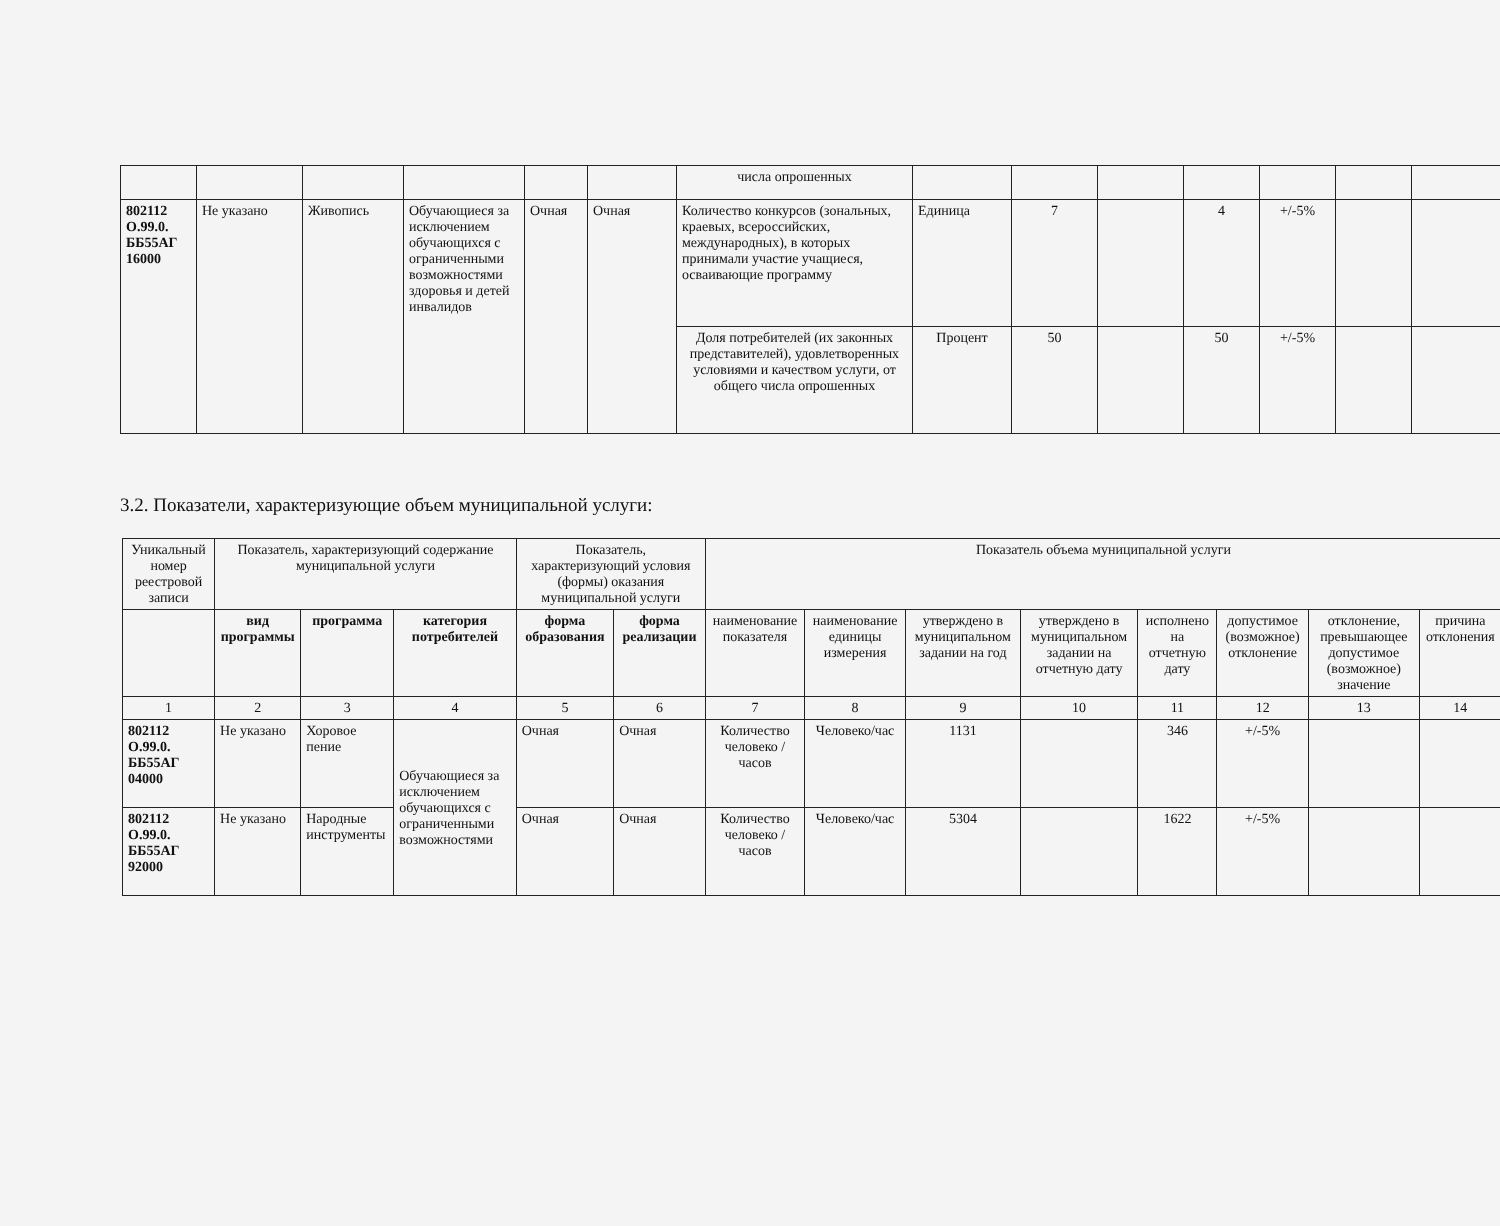| | | | | | | числа опрошенных | | | | | | | |
| 802112 О.99.0. ББ55АГ 16000 | Не указано | Живопись | Обучающиеся за исключением обучающихся с ограниченными возможностями здоровья и детей инвалидов | Очная | Очная | Количество конкурсов (зональных, краевых, всероссийских, международных), в которых принимали участие учащиеся, осваивающие программу | Единица | 7 | | 4 | +/-5% | | |
| | | | | | | Доля потребителей (их законных представителей), удовлетворенных условиями и качеством услуги, от общего числа опрошенных | Процент | 50 | | 50 | +/-5% | | |
3.2. Показатели, характеризующие объем муниципальной услуги:
| Уникальный номер реестровой записи | Показатель, характеризующий содержание муниципальной услуги | | | Показатель, характеризующий условия (формы) оказания муниципальной услуги | | Показатель объема муниципальной услуги | | | | | | | |
| | вид программы | программа | категория потребителей | форма образования | форма реализации | наименование показателя | наименование единицы измерения | утверждено в муниципальном задании на год | утверждено в муниципальном задании на отчетную дату | исполнено на отчетную дату | допустимое (возможное) отклонение | отклонение, превышающее допустимое (возможное) значение | причина отклонения |
| 1 | 2 | 3 | 4 | 5 | 6 | 7 | 8 | 9 | 10 | 11 | 12 | 13 | 14 |
| 802112 О.99.0. ББ55АГ 04000 | Не указано | Хоровое пение | Обучающиеся за исключением обучающихся с ограниченными возможностями | Очная | Очная | Количество человеко /часов | Человеко/час | 1131 | | 346 | +/-5% | | |
| 802112 О.99.0. ББ55АГ 92000 | Не указано | Народные инструменты | | Очная | Очная | Количество человеко /часов | Человеко/час | 5304 | | 1622 | +/-5% | | |